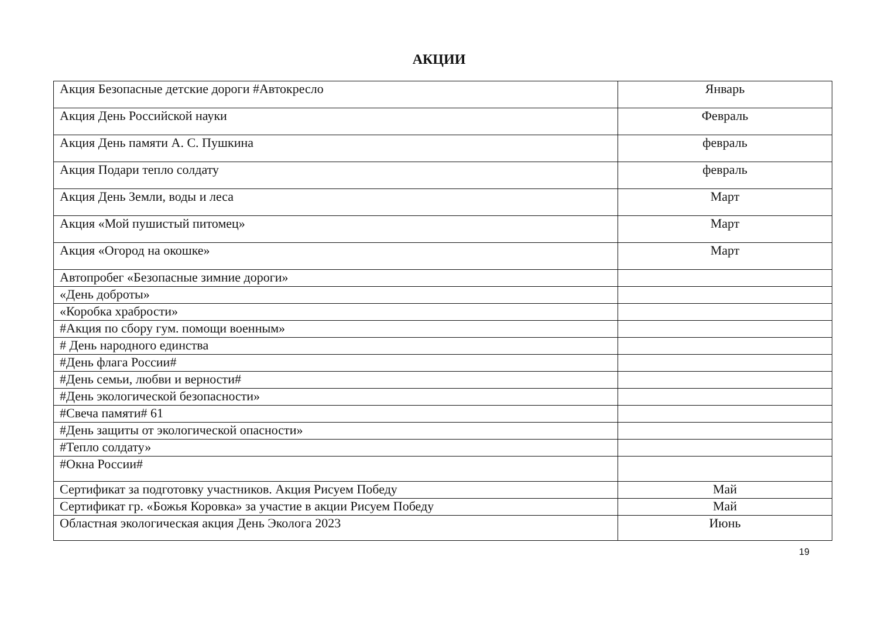АКЦИИ
| Акция Безопасные детские дороги #Автокресло | Январь |
| Акция День Российской науки | Февраль |
| Акция День памяти А. С. Пушкина | февраль |
| Акция Подари тепло солдату | февраль |
| Акция День Земли, воды и леса | Март |
| Акция «Мой пушистый питомец» | Март |
| Акция «Огород на окошке» | Март |
| Автопробег «Безопасные зимние дороги» | |
| «День доброты» | |
| «Коробка храбрости» | |
| #Акция по сбору гум. помощи военным» | |
| # День народного единства | |
| #День флага России# | |
| #День семьи, любви и верности# | |
| #День экологической безопасности» | |
| #Свеча памяти# 61 | |
| #День защиты от экологической опасности» | |
| #Тепло солдату» | |
| #Окна России# | |
| Сертификат за подготовку участников. Акция Рисуем Победу | Май |
| Сертификат гр. «Божья Коровка» за участие в акции Рисуем Победу | Май |
| Областная экологическая акция День Эколога 2023 | Июнь |
19